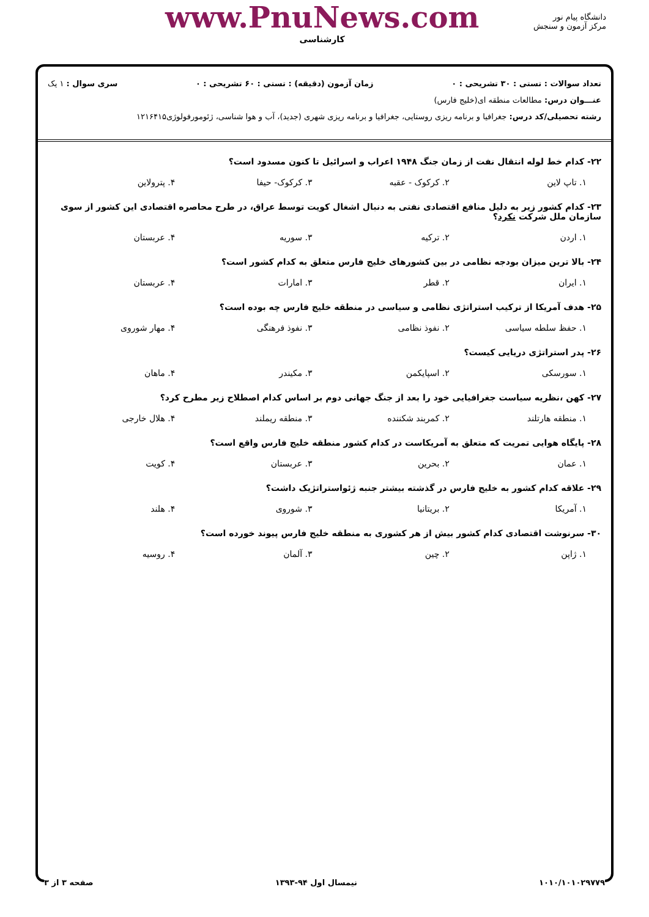دانشگاه پیام نور
مرکز آزمون و سنجش
www.PnuNews.com
کارشناسی
تعداد سوالات : تستی : ۳۰ تشریحی : ۰ زمان آزمون (دقیقه) : تستی : ۶۰ تشریحی : ۰ سری سوال : ۱ یک
عنـــوان درس: مطالعات منطقه ای(خلیج فارس)
رشته تحصیلی/کد درس: جغرافیا و برنامه ریزی روستایی، جغرافیا و برنامه ریزی شهری (جدید)، آب و هوا شناسی، ژئومورفولوژی۱۲۱۶۴۱۵
۲۲- کدام خط لوله انتقال نفت از زمان جنگ ۱۹۴۸ اعراب و اسرائیل تا کنون مسدود است؟
۱. تاپ لاین ۲. کرکوک - عقبه ۳. کرکوک- حیفا ۴. پترولاین
۲۳- کدام کشور زیر به دلیل منافع اقتصادی نفتی به دنبال اشغال کویت توسط عراق، در طرح محاصره اقتصادی این کشور از سوی سازمان ملل شرکت نکرد؟
۱. اردن ۲. ترکیه ۳. سوریه ۴. عربستان
۲۴- بالا ترین میزان بودجه نظامی در بین کشورهای خلیج فارس متعلق به کدام کشور است؟
۱. ایران ۲. قطر ۳. امارات ۴. عربستان
۲۵- هدف آمریکا از ترکیب استراتژی نظامی و سیاسی در منطقه خلیج فارس چه بوده است؟
۱. حفظ سلطه سیاسی ۲. نفوذ نظامی ۳. نفوذ فرهنگی ۴. مهار شوروی
۲۶- پدر استراتژی دریایی کیست؟
۱. سورسکی ۲. اسپایکمن ۳. مکیندر ۴. ماهان
۲۷- کهن ،نظریه سیاست جغرافیایی خود را بعد از جنگ جهانی دوم بر اساس کدام اصطلاح زیر مطرح کرد؟
۱. منطقه هارتلند ۲. کمربند شکننده ۳. منطقه ریملند ۴. هلال خارجی
۲۸- پایگاه هوایی تمریت که متعلق به آمریکاست در کدام کشور منطقه خلیج فارس واقع است؟
۱. عمان ۲. بحرین ۳. عربستان ۴. کویت
۲۹- علاقه کدام کشور به خلیج فارس در گذشته بیشتر جنبه ژئواستراتژیک داشت؟
۱. آمریکا ۲. بریتانیا ۳. شوروی ۴. هلند
۳۰- سرنوشت اقتصادی کدام کشور بیش از هر کشوری به منطقه خلیج فارس پیوند خورده است؟
۱. ژاپن ۲. چین ۳. آلمان ۴. روسیه
۱۰۱۰/۱۰۱۰۲۹۷۷۹ نیمسال اول ۹۴-۱۳۹۳ صفحه ۳ از ۳